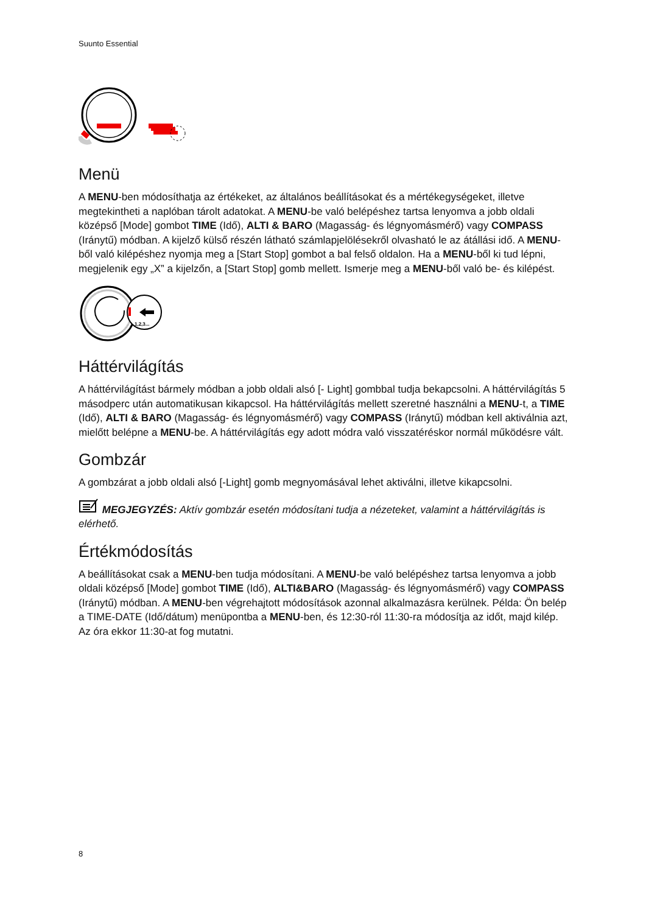Suunto Essential
Menü
A MENU-ben módosíthatja az értékeket, az általános beállításokat és a mértékegységeket, illetve megtekintheti a naplóban tárolt adatokat. A MENU-be való belépéshez tartsa lenyomva a jobb oldali középső [Mode] gombot TIME (Idő), ALTI & BARO (Magasság- és légnyomásmérő) vagy COMPASS (Iránytű) módban. A kijelző külső részén látható számlapjelölésekről olvasható le az átállási idő. A MENU-ből való kilépéshez nyomja meg a [Start Stop] gombot a bal felső oldalon. Ha a MENU-ből ki tud lépni, megjelenik egy „X” a kijelzőn, a [Start Stop] gomb mellett. Ismerje meg a MENU-ből való be- és kilépést.
1,2,3...
Háttérvilágítás
A háttérvilágítást bármely módban a jobb oldali alsó [- Light] gombbal tudja bekapcsolni. A háttérvilágítás 5 másodperc után automatikusan kikapcsol. Ha háttérvilágítás mellett szeretné használni a MENU-t, a TIME (Idő), ALTI & BARO (Magasság- és légnyomásmérő) vagy COMPASS (Iránytű) módban kell aktiválnia azt, mielőtt belépne a MENU-be. A háttérvilágítás egy adott módra való visszatéréskor normál működésre vált.
Gombzár
A gombzárat a jobb oldali alsó [-Light] gomb megnyomásával lehet aktiválni, illetve kikapcsolni.
MEGJEGYZÉS: Aktív gombzár esetén módosítani tudja a nézeteket, valamint a háttérvilágítás is elérhető.
Értékmódosítás
A beállításokat csak a MENU-ben tudja módosítani. A MENU-be való belépéshez tartsa lenyomva a jobb oldali középső [Mode] gombot TIME (Idő), ALTI&BARO (Magasság- és légnyomásmérő) vagy COMPASS (Iránytű) módban. A MENU-ben végrehajtott módosítások azonnal alkalmazásra kerülnek. Példa: Ön belép a TIME-DATE (Idő/dátum) menüpontba a MENU-ben, és 12:30-ról 11:30-ra módosítja az időt, majd kilép. Az óra ekkor 11:30-at fog mutatni.
8